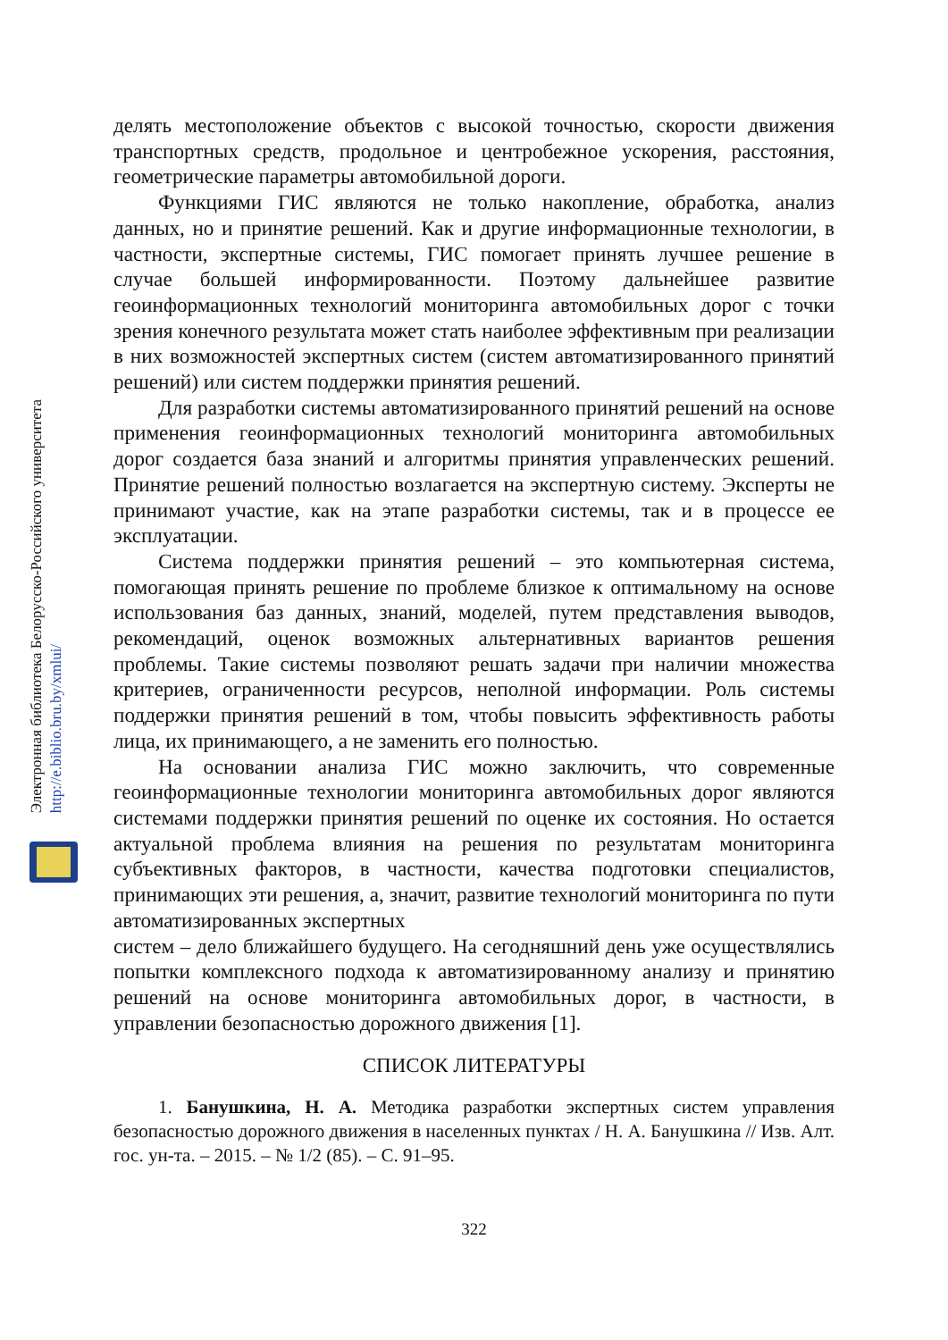Электронная библиотека Белорусско-Российского университета
http://e.biblio.bru.by/xmlui/
делять местоположение объектов с высокой точностью, скорости движения транспортных средств, продольное и центробежное ускорения, расстояния, геометрические параметры автомобильной дороги.
Функциями ГИС являются не только накопление, обработка, анализ данных, но и принятие решений. Как и другие информационные технологии, в частности, экспертные системы, ГИС помогает принять лучшее решение в случае большей информированности. Поэтому дальнейшее развитие геоинформационных технологий мониторинга автомобильных дорог с точки зрения конечного результата может стать наиболее эффективным при реализации в них возможностей экспертных систем (систем автоматизированного принятий решений) или систем поддержки принятия решений.
Для разработки системы автоматизированного принятий решений на основе применения геоинформационных технологий мониторинга автомобильных дорог создается база знаний и алгоритмы принятия управленческих решений. Принятие решений полностью возлагается на экспертную систему. Эксперты не принимают участие, как на этапе разработки системы, так и в процессе ее эксплуатации.
Система поддержки принятия решений – это компьютерная система, помогающая принять решение по проблеме близкое к оптимальному на основе использования баз данных, знаний, моделей, путем представления выводов, рекомендаций, оценок возможных альтернативных вариантов решения проблемы. Такие системы позволяют решать задачи при наличии множества критериев, ограниченности ресурсов, неполной информации. Роль системы поддержки принятия решений в том, чтобы повысить эффективность работы лица, их принимающего, а не заменить его полностью.
На основании анализа ГИС можно заключить, что современные геоинформационные технологии мониторинга автомобильных дорог являются системами поддержки принятия решений по оценке их состояния. Но остается актуальной проблема влияния на решения по результатам мониторинга субъективных факторов, в частности, качества подготовки специалистов, принимающих эти решения, а, значит, развитие технологий мониторинга по пути автоматизированных экспертных
систем – дело ближайшего будущего. На сегодняшний день уже осуществлялись попытки комплексного подхода к автоматизированному анализу и принятию решений на основе мониторинга автомобильных дорог, в частности, в управлении безопасностью дорожного движения [1].
СПИСОК ЛИТЕРАТУРЫ
1. Банушкина, Н. А. Методика разработки экспертных систем управления безопасностью дорожного движения в населенных пунктах / Н. А. Банушкина // Изв. Алт. гос. ун-та. – 2015. – № 1/2 (85). – С. 91–95.
322